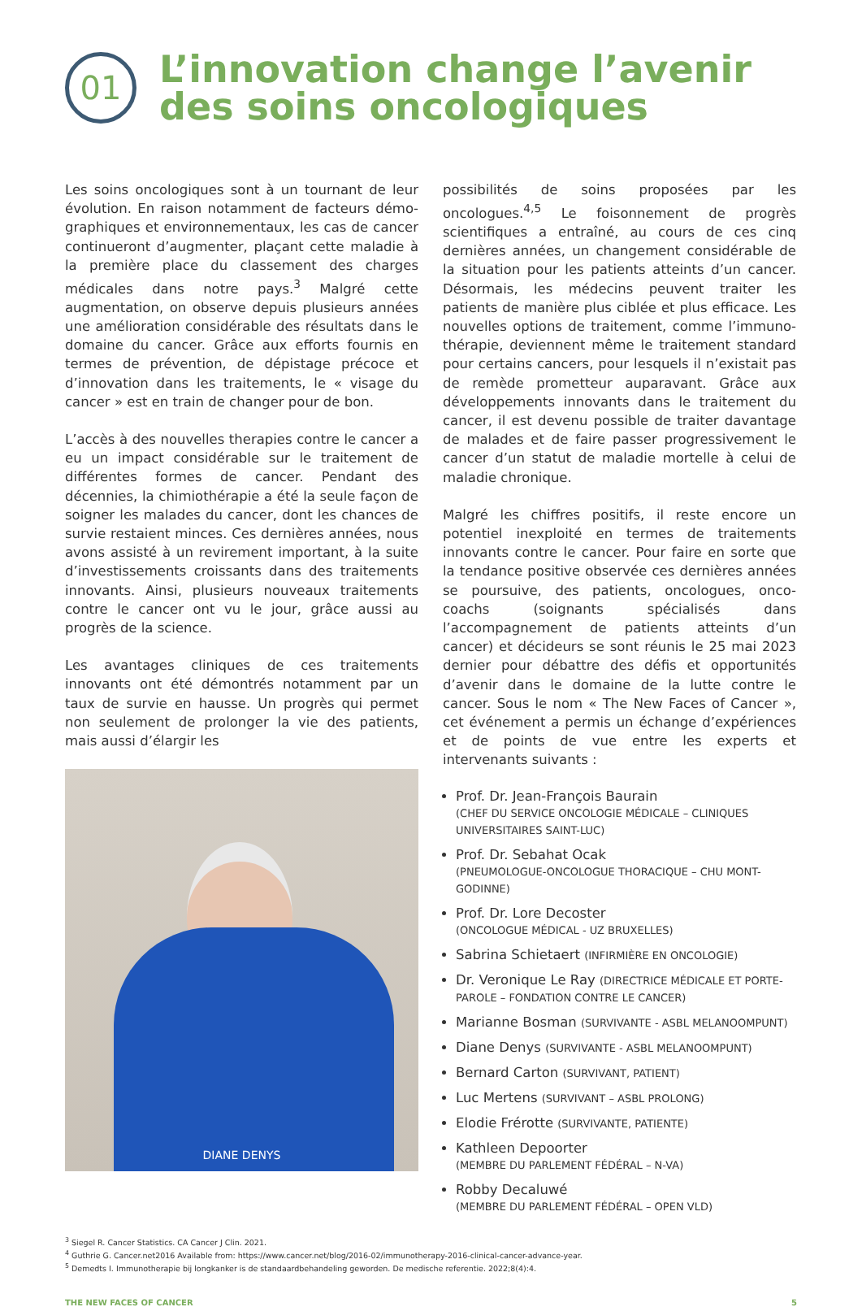01
L’innovation change l’avenir
des soins oncologiques
Les soins oncologiques sont à un tournant de leur évolution. En raison notamment de facteurs démo­graphiques et environnementaux, les cas de cancer continueront d’augmenter, plaçant cette maladie à la première place du classement des charges médicales dans notre pays.<sup>3</sup> Malgré cette augmentation, on observe depuis plusieurs années une amélioration considérable des résultats dans le domaine du cancer. Grâce aux efforts fournis en termes de prévention, de dépistage précoce et d’innovation dans les traitements, le « visage du cancer » est en train de changer pour de bon.
L’accès à des nouvelles therapies contre le cancer a eu un impact considérable sur le traitement de différentes formes de cancer. Pendant des décennies, la chimiothérapie a été la seule façon de soigner les malades du cancer, dont les chances de survie restaient minces. Ces dernières années, nous avons assisté à un revirement important, à la suite d’investissements croissants dans des traitements innovants. Ainsi, plusieurs nouveaux traitements contre le cancer ont vu le jour, grâce aussi au progrès de la science.
Les avantages cliniques de ces traitements innovants ont été démontrés notamment par un taux de survie en hausse. Un progrès qui permet non seulement de prolonger la vie des patients, mais aussi d’élargir les
DIANE DENYS
possibilités de soins proposées par les oncologues.<sup>4,5</sup> Le foisonnement de progrès scientifiques a entraîné, au cours de ces cinq dernières années, un changement considérable de la situation pour les patients atteints d’un cancer. Désormais, les médecins peuvent traiter les patients de manière plus ciblée et plus efficace. Les nouvelles options de traitement, comme l’immuno­thérapie, deviennent même le traitement standard pour certains cancers, pour lesquels il n’existait pas de remède prometteur auparavant. Grâce aux développements innovants dans le traitement du cancer, il est devenu possible de traiter davantage de malades et de faire passer progressivement le cancer d’un statut de maladie mortelle à celui de maladie chronique.
Malgré les chiffres positifs, il reste encore un potentiel inexploité en termes de traitements innovants contre le cancer. Pour faire en sorte que la tendance positive observée ces dernières années se poursuive, des patients, oncologues, onco-coachs (soignants spécialisés dans l’accompagnement de patients atteints d’un cancer) et décideurs se sont réunis le 25 mai 2023 dernier pour débattre des défis et opportunités d’avenir dans le domaine de la lutte contre le cancer. Sous le nom « The New Faces of Cancer », cet événement a permis un échange d’expériences et de points de vue entre les experts et intervenants suivants :
Prof. Dr. Jean-François Baurain
(CHEF DU SERVICE ONCOLOGIE MÉDICALE – CLINIQUES UNIVERSITAIRES SAINT-LUC)
Prof. Dr. Sebahat Ocak
(PNEUMOLOGUE-ONCOLOGUE THORACIQUE – CHU MONT-GODINNE)
Prof. Dr. Lore Decoster
(ONCOLOGUE MÉDICAL - UZ BRUXELLES)
Sabrina Schietaert (INFIRMIÈRE EN ONCOLOGIE)
Dr. Veronique Le Ray (DIRECTRICE MÉDICALE ET PORTE-PAROLE – FONDATION CONTRE LE CANCER)
Marianne Bosman (SURVIVANTE - ASBL MELANOOMPUNT)
Diane Denys (SURVIVANTE - ASBL MELANOOMPUNT)
Bernard Carton (SURVIVANT, PATIENT)
Luc Mertens (SURVIVANT – ASBL PROLONG)
Elodie Frérotte (SURVIVANTE, PATIENTE)
Kathleen Depoorter
(MEMBRE DU PARLEMENT FÉDÉRAL – N-VA)
Robby Decaluwé
(MEMBRE DU PARLEMENT FÉDÉRAL – OPEN VLD)
<sup>3</sup> Siegel R. Cancer Statistics. CA Cancer J Clin. 2021.
<sup>4</sup> Guthrie G. Cancer.net2016 Available from: https://www.cancer.net/blog/2016-02/immunotherapy-2016-clinical-cancer-advance-year.
<sup>5</sup> Demedts I. Immunotherapie bij longkanker is de standaardbehandeling geworden. De medische referentie. 2022;8(4):4.
THE NEW FACES OF CANCER 5